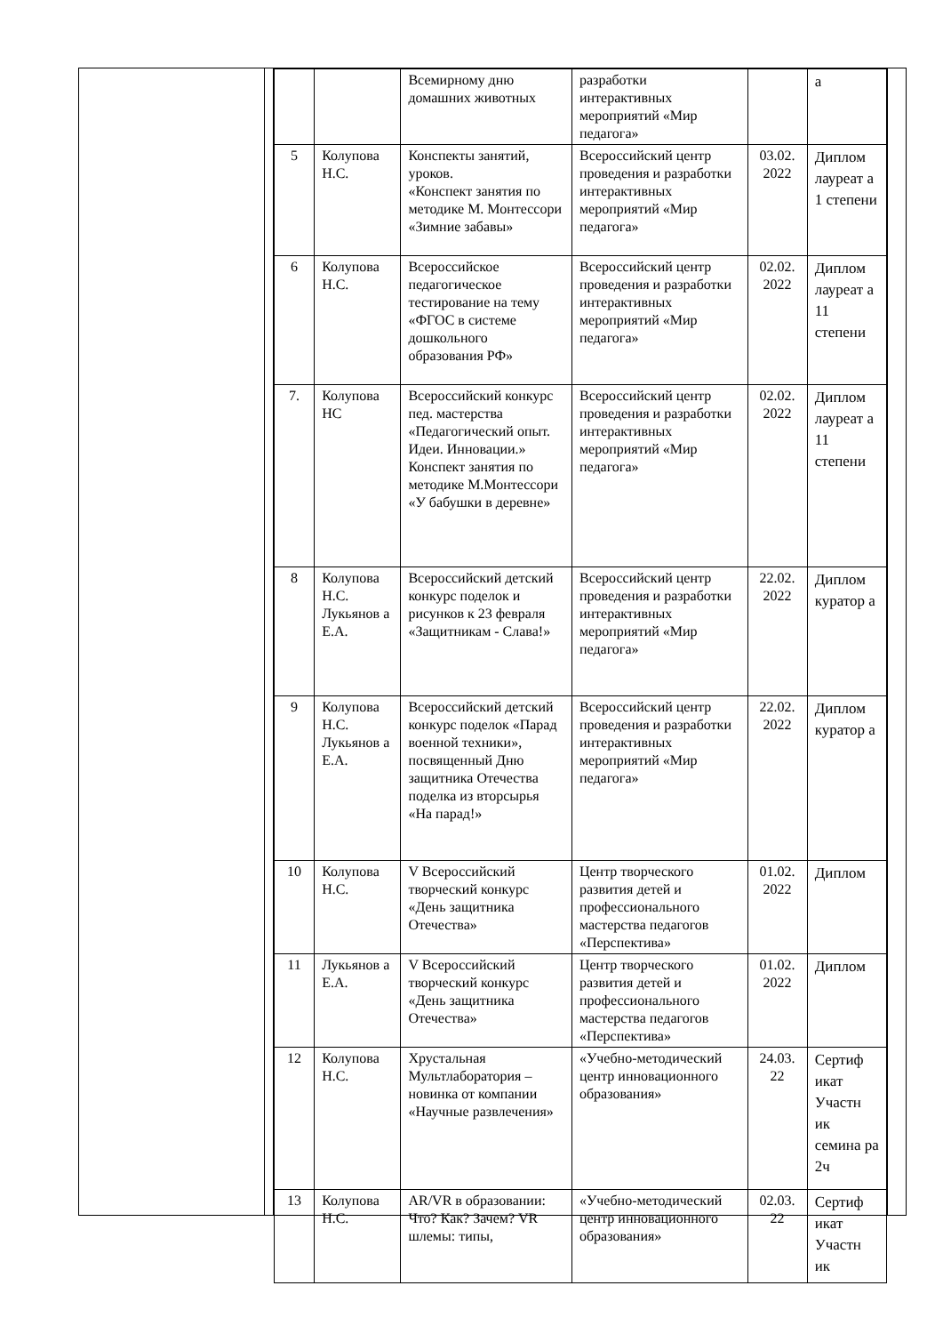| | | Всемирному дню домашних животных | разработки интерактивных мероприятий «Мир педагога» | | а |
| 5 | Колупова Н.С. | Конспекты занятий, уроков. «Конспект занятия по методике М. Монтессори «Зимние забавы» | Всероссийский центр проведения и разработки интерактивных мероприятий «Мир педагога» | 03.02. 2022 | Диплом лауреат а 1 степени |
| 6 | Колупова Н.С. | Всероссийское педагогическое тестирование на тему «ФГОС в системе дошкольного образования РФ» | Всероссийский центр проведения и разработки интерактивных мероприятий «Мир педагога» | 02.02. 2022 | Диплом лауреат а 11 степени |
| 7. | Колупова НС | Всероссийский конкурс пед. мастерства «Педагогический опыт. Идеи. Инновации.» Конспект занятия по методике М.Монтессори «У бабушки в деревне» | Всероссийский центр проведения и разработки интерактивных мероприятий «Мир педагога» | 02.02. 2022 | Диплом лауреат а 11 степени |
| 8 | Колупова Н.С. Лукьянов а Е.А. | Всероссийский детский конкурс поделок и рисунков к 23 февраля «Защитникам - Слава!» | Всероссийский центр проведения и разработки интерактивных мероприятий «Мир педагога» | 22.02. 2022 | Диплом куратор а |
| 9 | Колупова Н.С. Лукьянов а Е.А. | Всероссийский детский конкурс поделок «Парад военной техники», посвященный Дню защитника Отечества поделка из вторсырья «На парад!» | Всероссийский центр проведения и разработки интерактивных мероприятий «Мир педагога» | 22.02. 2022 | Диплом куратор а |
| 10 | Колупова Н.С. | V Всероссийский творческий конкурс «День защитника Отечества» | Центр творческого развития детей и профессионального мастерства педагогов «Перспектива» | 01.02. 2022 | Диплом |
| 11 | Лукьянов а Е.А. | V Всероссийский творческий конкурс «День защитника Отечества» | Центр творческого развития детей и профессионального мастерства педагогов «Перспектива» | 01.02. 2022 | Диплом |
| 12 | Колупова Н.С. | Хрустальная Мультлаборатория – новинка от компании «Научные развлечения» | «Учебно-методический центр инновационного образования» | 24.03. 22 | Сертиф икат Участн ик семина ра 2ч |
| 13 | Колупова Н.С. | AR/VR в образовании: Что? Как? Зачем? VR шлемы: типы, | «Учебно-методический центр инновационного образования» | 02.03. 22 | Сертиф икат Участн ик |